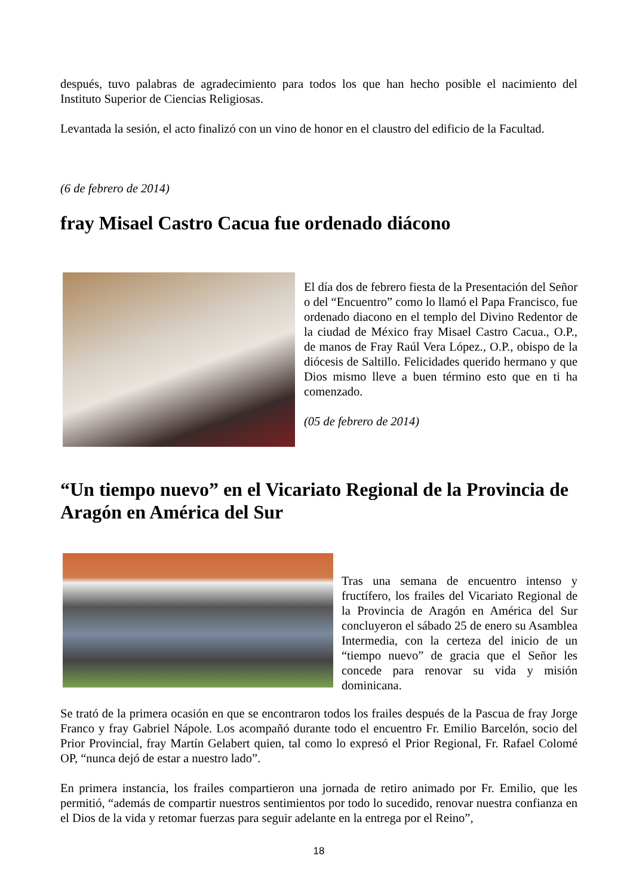después, tuvo palabras de agradecimiento para todos los que han hecho posible el nacimiento del Instituto Superior de Ciencias Religiosas.
Levantada la sesión, el acto finalizó con un vino de honor en el claustro del edificio de la Facultad.
(6 de febrero de 2014)
fray Misael Castro Cacua fue ordenado diácono
El día dos de febrero fiesta de la Presentación del Señor o del “Encuentro” como lo llamó el Papa Francisco, fue ordenado diacono en el templo del Divino Redentor de la ciudad de México fray Misael Castro Cacua., O.P., de manos de Fray Raúl Vera López., O.P., obispo de la diócesis de Saltillo. Felicidades querido hermano y que Dios mismo lleve a buen término esto que en ti ha comenzado.
(05 de febrero de 2014)
“Un tiempo nuevo” en el Vicariato Regional de la Provincia de Aragón en América del Sur
Tras una semana de encuentro intenso y fructífero, los frailes del Vicariato Regional de la Provincia de Aragón en América del Sur concluyeron el sábado 25 de enero su Asamblea Intermedia, con la certeza del inicio de un “tiempo nuevo” de gracia que el Señor les concede para renovar su vida y misión dominicana.
Se trató de la primera ocasión en que se encontraron todos los frailes después de la Pascua de fray Jorge Franco y fray Gabriel Nápole. Los acompañó durante todo el encuentro Fr. Emilio Barcelón, socio del Prior Provincial, fray Martín Gelabert quien, tal como lo expresó el Prior Regional, Fr. Rafael Colomé OP, “nunca dejó de estar a nuestro lado”.
En primera instancia, los frailes compartieron una jornada de retiro animado por Fr. Emilio, que les permitió, “además de compartir nuestros sentimientos por todo lo sucedido, renovar nuestra confianza en el Dios de la vida y retomar fuerzas para seguir adelante en la entrega por el Reino”,
18